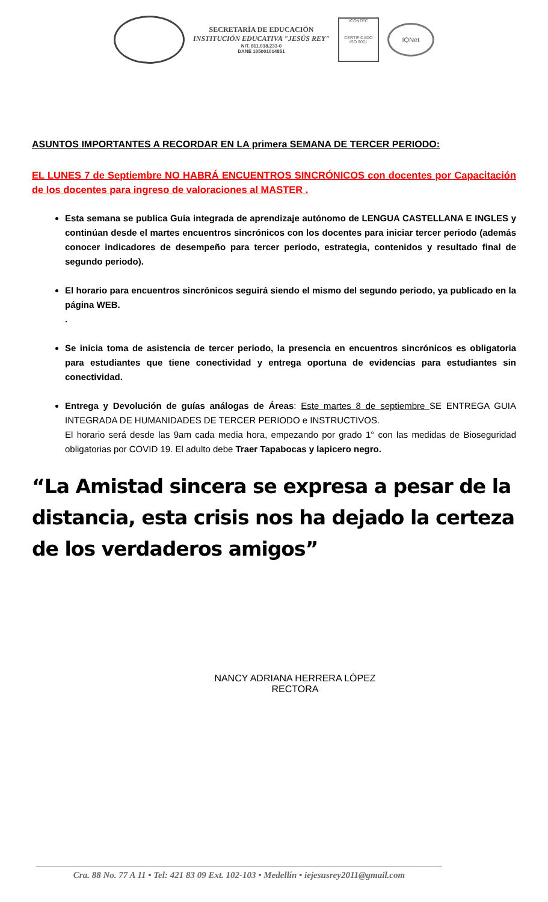SECRETARÍA DE EDUCACIÓN
INSTITUCIÓN EDUCATIVA "JESÚS REY"
NIT. 811.018.233-0
DANE 105001014851
ICONTEC
CERTIFICADO
ISO 9001
IQNet
ASUNTOS IMPORTANTES A RECORDAR EN LA primera SEMANA DE TERCER PERIODO:
EL LUNES 7 de Septiembre NO HABRÁ ENCUENTROS SINCRÓNICOS con docentes por Capacitación de los docentes para ingreso de valoraciones al MASTER .
Esta semana se publica Guía integrada de aprendizaje autónomo de LENGUA CASTELLANA E INGLES y continúan desde el martes encuentros sincrónicos con los docentes para iniciar tercer periodo (además conocer indicadores de desempeño para tercer periodo, estrategia, contenidos y resultado final de segundo periodo).
El horario para encuentros sincrónicos seguirá siendo el mismo del segundo periodo, ya publicado en la página WEB.
.
Se inicia toma de asistencia de tercer periodo, la presencia en encuentros sincrónicos es obligatoria para estudiantes que tiene conectividad y entrega oportuna de evidencias para estudiantes sin conectividad.
Entrega y Devolución de guías análogas de Áreas: Este martes 8 de septiembre SE ENTREGA GUIA INTEGRADA DE HUMANIDADES DE TERCER PERIODO e INSTRUCTIVOS.
El horario será desde las 9am cada media hora, empezando por grado 1° con las medidas de Bioseguridad obligatorias por COVID 19. El adulto debe Traer Tapabocas y lapicero negro.
“La Amistad sincera se expresa a pesar de la distancia, esta crisis nos ha dejado la certeza de los verdaderos amigos”
NANCY ADRIANA HERRERA LÓPEZ
RECTORA
Cra. 88 No. 77 A 11 • Tel: 421 83 09 Ext. 102-103 • Medellín • iejesusrey2011@gmail.com